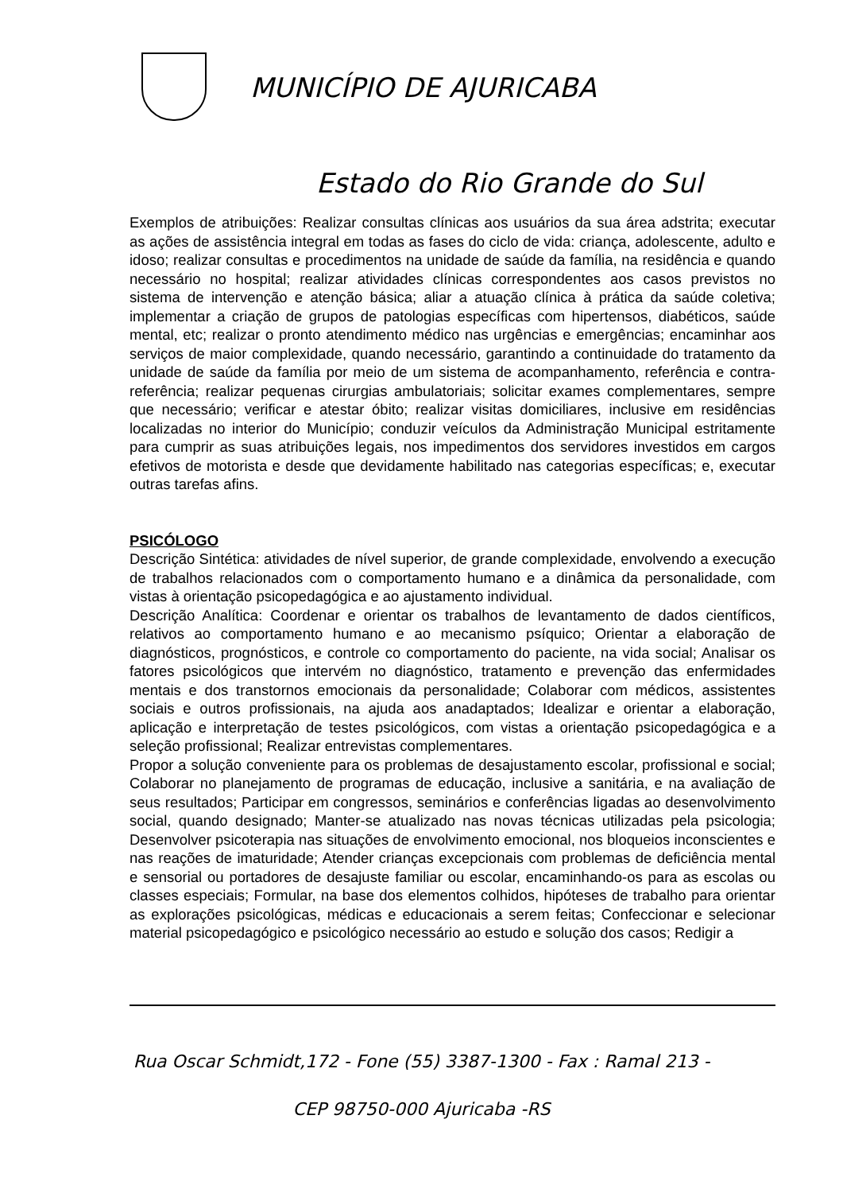MUNICÍPIO DE AJURICABA
Estado do Rio Grande do Sul
Exemplos de atribuições: Realizar consultas clínicas aos usuários da sua área adstrita; executar as ações de assistência integral em todas as fases do ciclo de vida: criança, adolescente, adulto e idoso; realizar consultas e procedimentos na unidade de saúde da família, na residência e quando necessário no hospital; realizar atividades clínicas correspondentes aos casos previstos no sistema de intervenção e atenção básica; aliar a atuação clínica à prática da saúde coletiva; implementar a criação de grupos de patologias específicas com hipertensos, diabéticos, saúde mental, etc; realizar o pronto atendimento médico nas urgências e emergências; encaminhar aos serviços de maior complexidade, quando necessário, garantindo a continuidade do tratamento da unidade de saúde da família por meio de um sistema de acompanhamento, referência e contra-referência; realizar pequenas cirurgias ambulatoriais; solicitar exames complementares, sempre que necessário; verificar e atestar óbito; realizar visitas domiciliares, inclusive em residências localizadas no interior do Município; conduzir veículos da Administração Municipal estritamente para cumprir as suas atribuições legais, nos impedimentos dos servidores investidos em cargos efetivos de motorista e desde que devidamente habilitado nas categorias específicas; e, executar outras tarefas afins.
PSICÓLOGO
Descrição Sintética: atividades de nível superior, de grande complexidade, envolvendo a execução de trabalhos relacionados com o comportamento humano e a dinâmica da personalidade, com vistas à orientação psicopedagógica e ao ajustamento individual.
Descrição Analítica: Coordenar e orientar os trabalhos de levantamento de dados científicos, relativos ao comportamento humano e ao mecanismo psíquico; Orientar a elaboração de diagnósticos, prognósticos, e controle co comportamento do paciente, na vida social; Analisar os fatores psicológicos que intervém no diagnóstico, tratamento e prevenção das enfermidades mentais e dos transtornos emocionais da personalidade; Colaborar com médicos, assistentes sociais e outros profissionais, na ajuda aos anadaptados; Idealizar e orientar a elaboração, aplicação e interpretação de testes psicológicos, com vistas a orientação psicopedagógica e a seleção profissional; Realizar entrevistas complementares.
Propor a solução conveniente para os problemas de desajustamento escolar, profissional e social; Colaborar no planejamento de programas de educação, inclusive a sanitária, e na avaliação de seus resultados; Participar em congressos, seminários e conferências ligadas ao desenvolvimento social, quando designado; Manter-se atualizado nas novas técnicas utilizadas pela psicologia; Desenvolver psicoterapia nas situações de envolvimento emocional, nos bloqueios inconscientes e nas reações de imaturidade; Atender crianças excepcionais com problemas de deficiência mental e sensorial ou portadores de desajuste familiar ou escolar, encaminhando-os para as escolas ou classes especiais; Formular, na base dos elementos colhidos, hipóteses de trabalho para orientar as explorações psicológicas, médicas e educacionais a serem feitas; Confeccionar e selecionar material psicopedagógico e psicológico necessário ao estudo e solução dos casos; Redigir a
Rua Oscar Schmidt,172 - Fone (55) 3387-1300 - Fax : Ramal 213 -
CEP 98750-000 Ajuricaba -RS